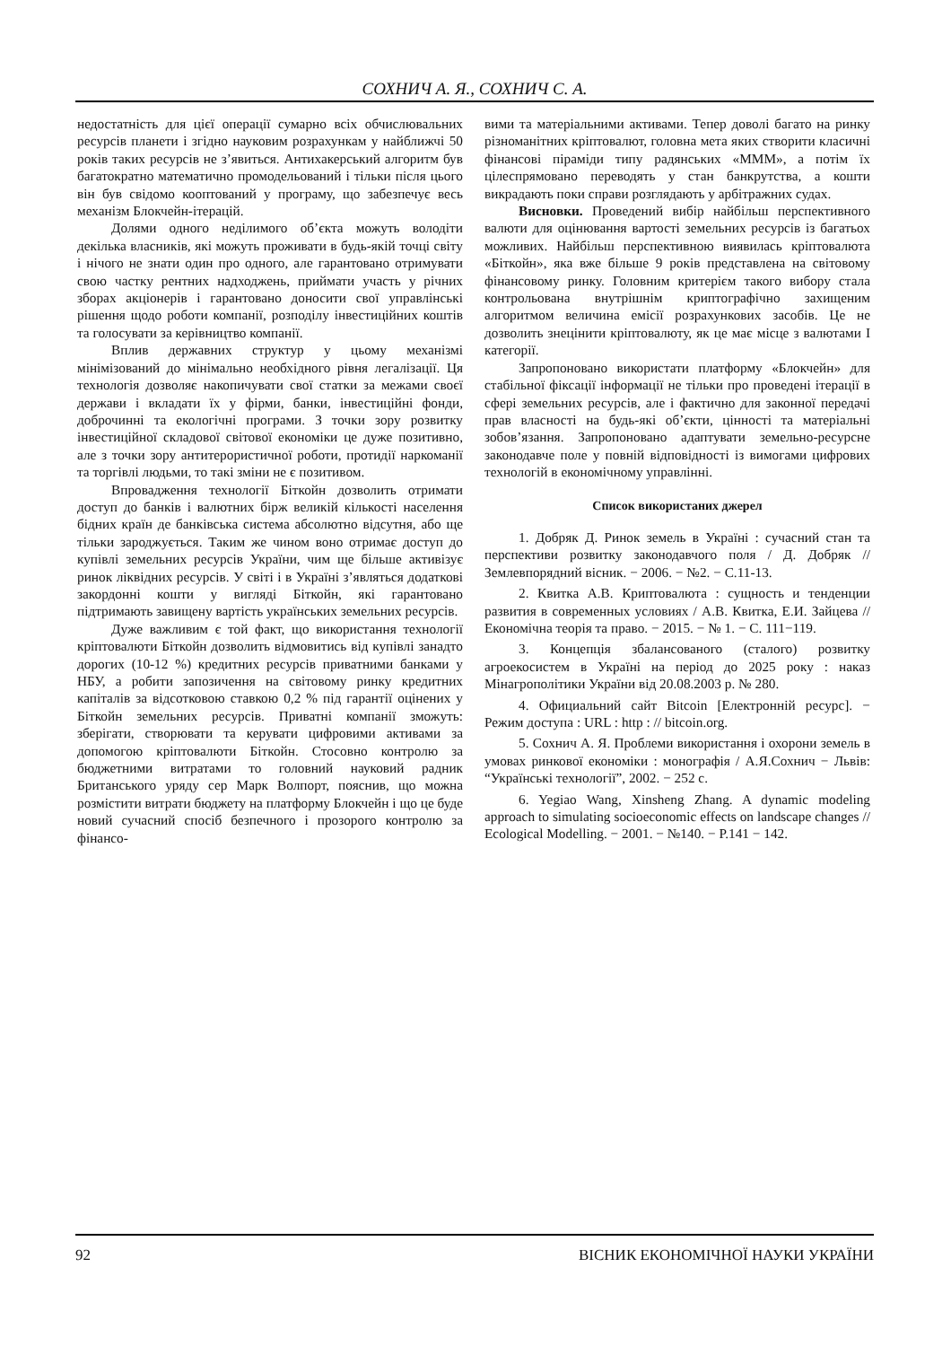СОХНИЧ А. Я., СОХНИЧ С. А.
недостатність для цієї операції сумарно всіх обчислювальних ресурсів планети і згідно науковим розрахункам у найближчі 50 років таких ресурсів не з’явиться. Антихакерський алгоритм був багатократно математично промодельований і тільки після цього він був свідомо кооптований у програму, що забезпечує весь механізм Блокчейн-ітерацій.
Долями одного неділимого об’єкта можуть володіти декілька власників, які можуть проживати в будь-якій точці світу і нічого не знати один про одного, але гарантовано отримувати свою частку рентних надходжень, приймати участь у річних зборах акціонерів і гарантовано доносити свої управлінські рішення щодо роботи компанії, розподілу інвестиційних коштів та голосувати за керівництво компанії.
Вплив державних структур у цьому механізмі мінімізований до мінімально необхідного рівня легалізації. Ця технологія дозволяє накопичувати свої статки за межами своєї держави і вкладати їх у фірми, банки, інвестиційні фонди, доброчинні та екологічні програми. З точки зору розвитку інвестиційної складової світової економіки це дуже позитивно, але з точки зору антитерористичної роботи, протидії наркоманії та торгівлі людьми, то такі зміни не є позитивом.
Впровадження технології Біткойн дозволить отримати доступ до банків і валютних бірж великій кількості населення бідних країн де банківська система абсолютно відсутня, або ще тільки зароджується. Таким же чином воно отримає доступ до купівлі земельних ресурсів України, чим ще більше активізує ринок ліквідних ресурсів. У світі і в Україні з’являться додаткові закордонні кошти у вигляді Біткойн, які гарантовано підтримають завищену вартість українських земельних ресурсів.
Дуже важливим є той факт, що використання технології кріптовалюти Біткойн дозволить відмовитись від купівлі занадто дорогих (10-12 %) кредитних ресурсів приватними банками у НБУ, а робити запозичення на світовому ринку кредитних капіталів за відсотковою ставкою 0,2 % під гарантії оцінених у Біткойн земельних ресурсів. Приватні компанії зможуть: зберігати, створювати та керувати цифровими активами за допомогою кріптовалюти Біткойн. Стосовно контролю за бюджетними витратами то головний науковий радник Британського уряду сер Марк Волпорт, пояснив, що можна розмістити витрати бюджету на платформу Блокчейн і що це буде новий сучасний спосіб безпечного і прозорого контролю за фінансо-
вими та матеріальними активами. Тепер доволі багато на ринку різноманітних кріптовалют, головна мета яких створити класичні фінансові піраміди типу радянських «МММ», а потім їх цілеспрямовано переводять у стан банкрутства, а кошти викрадають поки справи розглядають у арбітражних судах.
Висновки. Проведений вибір найбільш перспективного валюти для оцінювання вартості земельних ресурсів із багатьох можливих. Найбільш перспективною виявилась кріптовалюта «Біткойн», яка вже більше 9 років представлена на світовому фінансовому ринку. Головним критерієм такого вибору стала контрольована внутрішнім криптографічно захищеним алгоритмом величина емісії розрахункових засобів. Це не дозволить знецінити кріптовалюту, як це має місце з валютами І категорії.
Запропоновано використати платформу «Блокчейн» для стабільної фіксації інформації не тільки про проведені ітерації в сфері земельних ресурсів, але і фактично для законної передачі прав власності на будь-які об’єкти, цінності та матеріальні зобов’язання. Запропоновано адаптувати земельно-ресурсне законодавче поле у повній відповідності із вимогами цифрових технологій в економічному управлінні.
Список використаних джерел
1. Добряк Д. Ринок земель в Україні : сучасний стан та перспективи розвитку законодавчого поля / Д. Добряк // Землевпорядний вісник. − 2006. − №2. − С.11-13.
2. Квитка А.В. Криптовалюта : сущность и тенденции развития в современных условиях / А.В. Квитка, Е.И. Зайцева // Економічна теорія та право. − 2015. − № 1. − С. 111−119.
3. Концепція збалансованого (сталого) розвитку агроекосистем в Україні на період до 2025 року : наказ Мінагрополітики України від 20.08.2003 р. № 280.
4. Официальний сайт Bitcoin [Електронній ресурс]. − Режим доступа : URL : http : // bitcoin.org.
5. Сохнич А. Я. Проблеми використання і охорони земель в умовах ринкової економіки : монографія / А.Я.Сохнич − Львів: “Українські технології”, 2002. − 252 с.
6. Yegiao Wang, Xinsheng Zhang. A dynamic modeling approach to simulating socioeconomic effects on landscape changes // Ecological Modelling. − 2001. − №140. − P.141 − 142.
92 ВІСНИК ЕКОНОМІЧНОЇ НАУКИ УКРАЇНИ